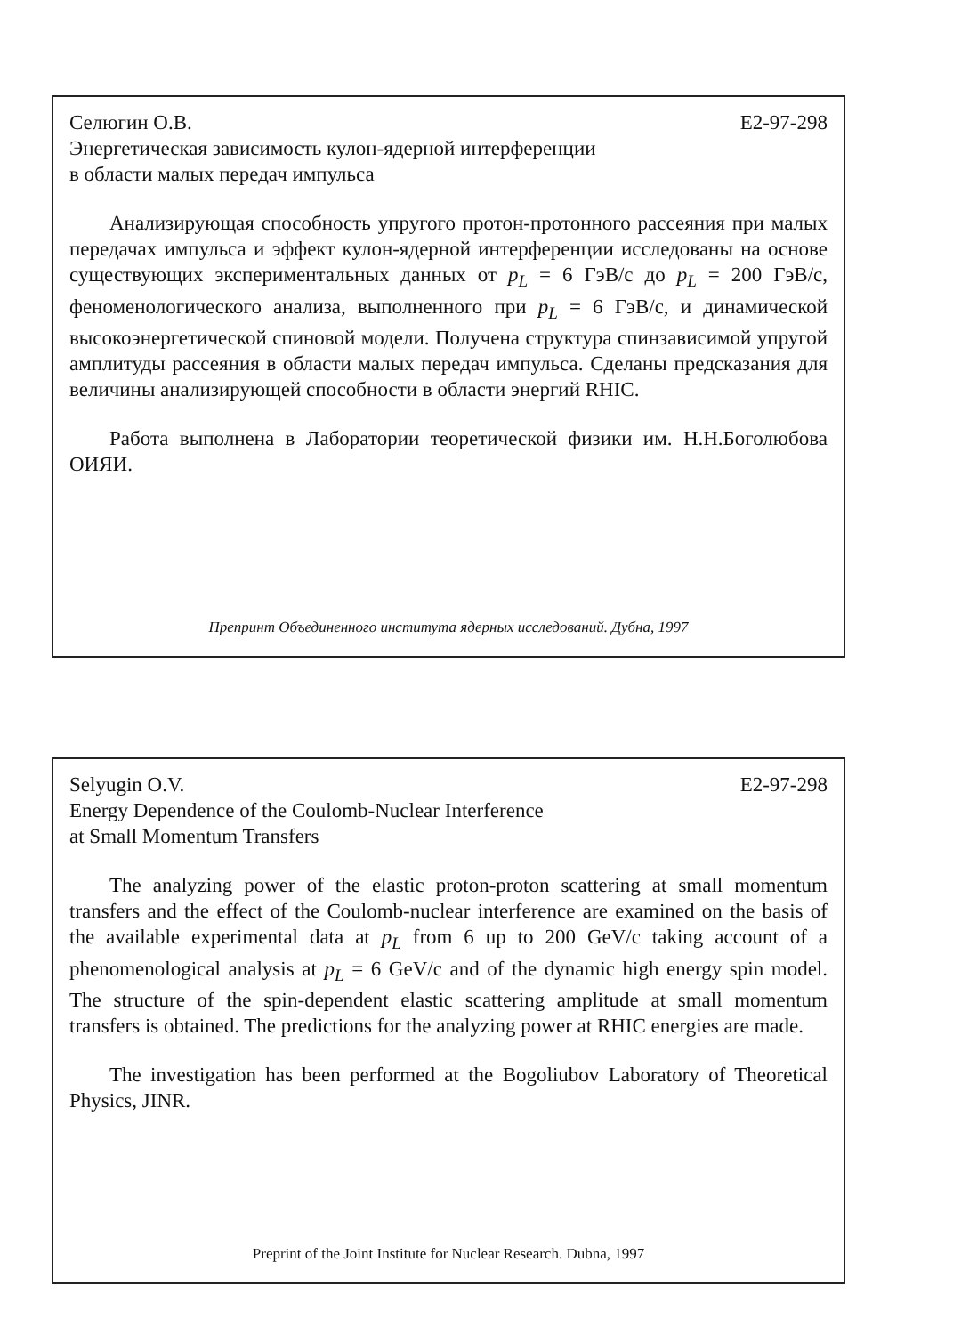Селюгин О.В. E2-97-298
Энергетическая зависимость кулон-ядерной интерференции
в области малых передач импульса
Анализирующая способность упругого протон-протонного рассеяния при малых передачах импульса и эффект кулон-ядерной интерференции исследованы на основе существующих экспериментальных данных от p<sub>L</sub> = 6 ГэВ/c до p<sub>L</sub> = 200 ГэВ/c, феноменологического анализа, выполненного при p<sub>L</sub> = 6 ГэВ/c, и динамической высокоэнергетической спиновой модели. Получена структура спинзависимой упругой амплитуды рассеяния в области малых передач импульса. Сделаны предсказания для величины анализирующей способности в области энергий RHIC.
Работа выполнена в Лаборатории теоретической физики им. Н.Н.Боголюбова ОИЯИ.
Препринт Объединенного института ядерных исследований. Дубна, 1997
Selyugin O.V. E2-97-298
Energy Dependence of the Coulomb-Nuclear Interference
at Small Momentum Transfers
The analyzing power of the elastic proton-proton scattering at small momentum transfers and the effect of the Coulomb-nuclear interference are examined on the basis of the available experimental data at p<sub>L</sub> from 6 up to 200 GeV/c taking account of a phenomenological analysis at p<sub>L</sub> = 6 GeV/c and of the dynamic high energy spin model. The structure of the spin-dependent elastic scattering amplitude at small momentum transfers is obtained. The predictions for the analyzing power at RHIC energies are made.
The investigation has been performed at the Bogoliubov Laboratory of Theoretical Physics, JINR.
Preprint of the Joint Institute for Nuclear Research. Dubna, 1997